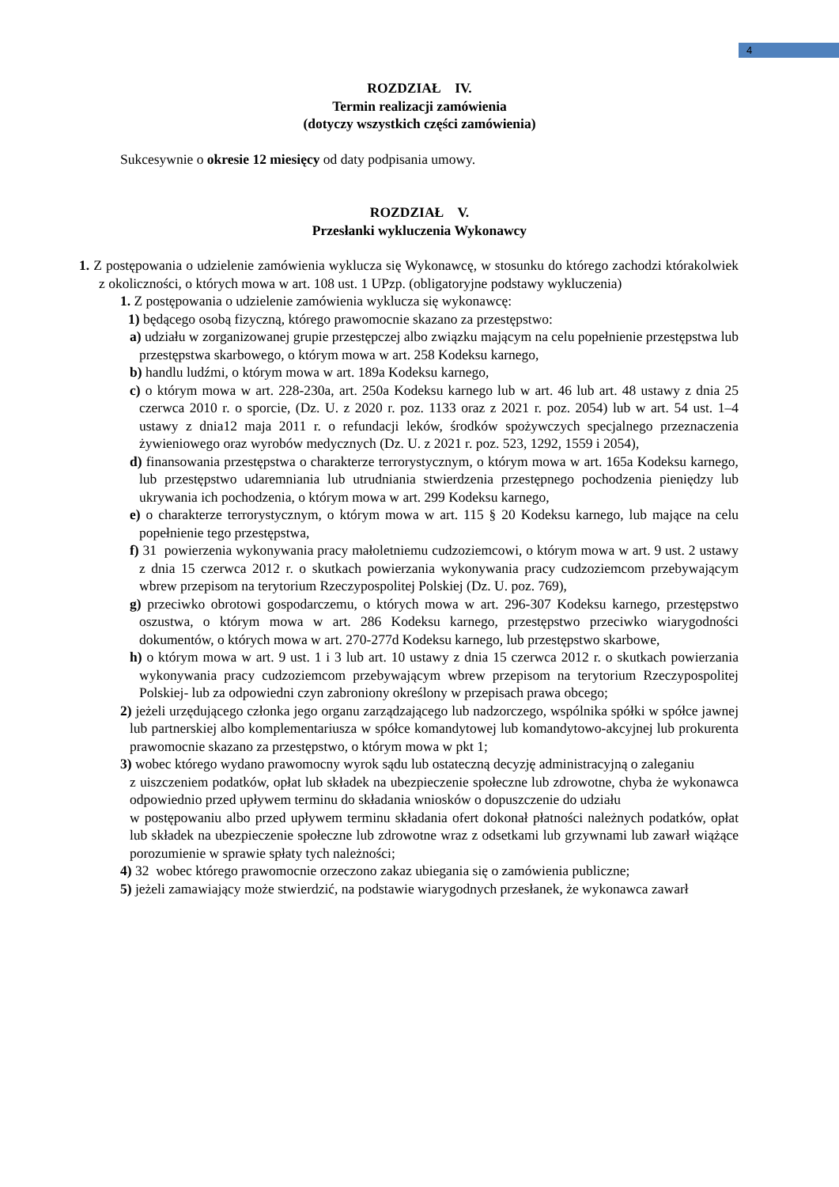4
ROZDZIAŁ IV.
Termin realizacji zamówienia
(dotyczy wszystkich części zamówienia)
Sukcesywnie o okresie 12 miesięcy od daty podpisania umowy.
ROZDZIAŁ V.
Przesłanki wykluczenia Wykonawcy
1. Z postępowania o udzielenie zamówienia wyklucza się Wykonawcę, w stosunku do którego zachodzi którakolwiek z okoliczności, o których mowa w art. 108 ust. 1 UPzp. (obligatoryjne podstawy wykluczenia)
1. Z postępowania o udzielenie zamówienia wyklucza się wykonawcę:
1) będącego osobą fizyczną, którego prawomocnie skazano za przestępstwo:
a) udziału w zorganizowanej grupie przestępczej albo związku mającym na celu popełnienie przestępstwa lub przestępstwa skarbowego, o którym mowa w art. 258 Kodeksu karnego,
b) handlu ludźmi, o którym mowa w art. 189a Kodeksu karnego,
c) o którym mowa w art. 228-230a, art. 250a Kodeksu karnego lub w art. 46 lub art. 48 ustawy z dnia 25 czerwca 2010 r. o sporcie, (Dz. U. z 2020 r. poz. 1133 oraz z 2021 r. poz. 2054) lub w art. 54 ust. 1–4 ustawy z dnia12 maja 2011 r. o refundacji leków, środków spożywczych specjalnego przeznaczenia żywieniowego oraz wyrobów medycznych (Dz. U. z 2021 r. poz. 523, 1292, 1559 i 2054),
d) finansowania przestępstwa o charakterze terrorystycznym, o którym mowa w art. 165a Kodeksu karnego, lub przestępstwo udaremniania lub utrudniania stwierdzenia przestępnego pochodzenia pieniędzy lub ukrywania ich pochodzenia, o którym mowa w art. 299 Kodeksu karnego,
e) o charakterze terrorystycznym, o którym mowa w art. 115 § 20 Kodeksu karnego, lub mające na celu popełnienie tego przestępstwa,
f) 31 powierzenia wykonywania pracy małoletniemu cudzoziemcowi, o którym mowa w art. 9 ust. 2 ustawy z dnia 15 czerwca 2012 r. o skutkach powierzania wykonywania pracy cudzoziemcom przebywającym wbrew przepisom na terytorium Rzeczypospolitej Polskiej (Dz. U. poz. 769),
g) przeciwko obrotowi gospodarczemu, o których mowa w art. 296-307 Kodeksu karnego, przestępstwo oszustwa, o którym mowa w art. 286 Kodeksu karnego, przestępstwo przeciwko wiarygodności dokumentów, o których mowa w art. 270-277d Kodeksu karnego, lub przestępstwo skarbowe,
h) o którym mowa w art. 9 ust. 1 i 3 lub art. 10 ustawy z dnia 15 czerwca 2012 r. o skutkach powierzania wykonywania pracy cudzoziemcom przebywającym wbrew przepisom na terytorium Rzeczypospolitej Polskiej- lub za odpowiedni czyn zabroniony określony w przepisach prawa obcego;
2) jeżeli urzędującego członka jego organu zarządzającego lub nadzorczego, wspólnika spółki w spółce jawnej lub partnerskiej albo komplementariusza w spółce komandytowej lub komandytowo-akcyjnej lub prokurenta prawomocnie skazano za przestępstwo, o którym mowa w pkt 1;
3) wobec którego wydano prawomocny wyrok sądu lub ostateczną decyzję administracyjną o zaleganiu
z uiszczeniem podatków, opłat lub składek na ubezpieczenie społeczne lub zdrowotne, chyba że wykonawca odpowiednio przed upływem terminu do składania wniosków o dopuszczenie do udziału
w postępowaniu albo przed upływem terminu składania ofert dokonał płatności należnych podatków, opłat lub składek na ubezpieczenie społeczne lub zdrowotne wraz z odsetkami lub grzywnami lub zawarł wiążące porozumienie w sprawie spłaty tych należności;
4) 32 wobec którego prawomocnie orzeczono zakaz ubiegania się o zamówienia publiczne;
5) jeżeli zamawiający może stwierdzić, na podstawie wiarygodnych przesłanek, że wykonawca zawarł